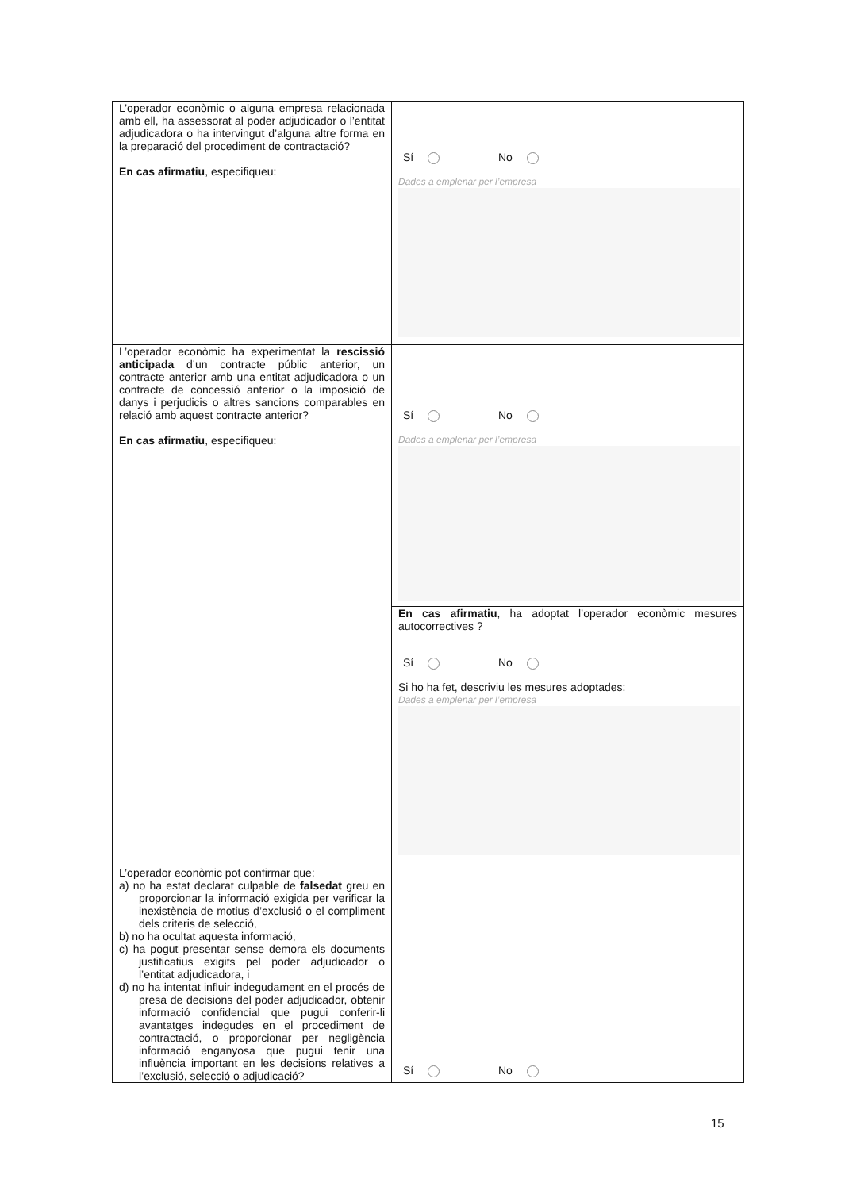| L’operador econòmic o alguna empresa relacionada amb ell, ha assessorat al poder adjudicador o l’entitat adjudicadora o ha intervingut d’alguna altre forma en la preparació del procediment de contractació? En cas afirmatiu , especifiqueu: | Sí No Dades a emplenar per l’empresa |
| L’operador econòmic ha experimentat la rescissió anticipada d’un contracte públic anterior, un contracte anterior amb una entitat adjudicadora o un contracte de concessió anterior o la imposició de danys i perjudicis o altres sancions comparables en relació amb aquest contracte anterior? En cas afirmatiu , especifiqueu: | Sí No Dades a emplenar per l’empresa |
| | En cas afirmatiu , ha adoptat l’operador econòmic mesures autocorrectives ? Sí No Si ho ha fet, descriviu les mesures adoptades: Dades a emplenar per l’empresa |
| L’operador econòmic pot confirmar que: a) no ha estat declarat culpable de falsedat greu en proporcionar la informació exigida per verificar la inexistència de motius d’exclusió o el compliment dels criteris de selecció, b) no ha ocultat aquesta informació, c) ha pogut presentar sense demora els documents justificatius exigits pel poder adjudicador o l’entitat adjudicadora, i d) no ha intentat influir indegudament en el procés de presa de decisions del poder adjudicador, obtenir informació confidencial que pugui conferir-li avantatges indegudes en el procediment de contractació, o proporcionar per negligència informació enganyosa que pugui tenir una influència important en les decisions relatives a l’exclusió, selecció o adjudicació? | Sí No |
15